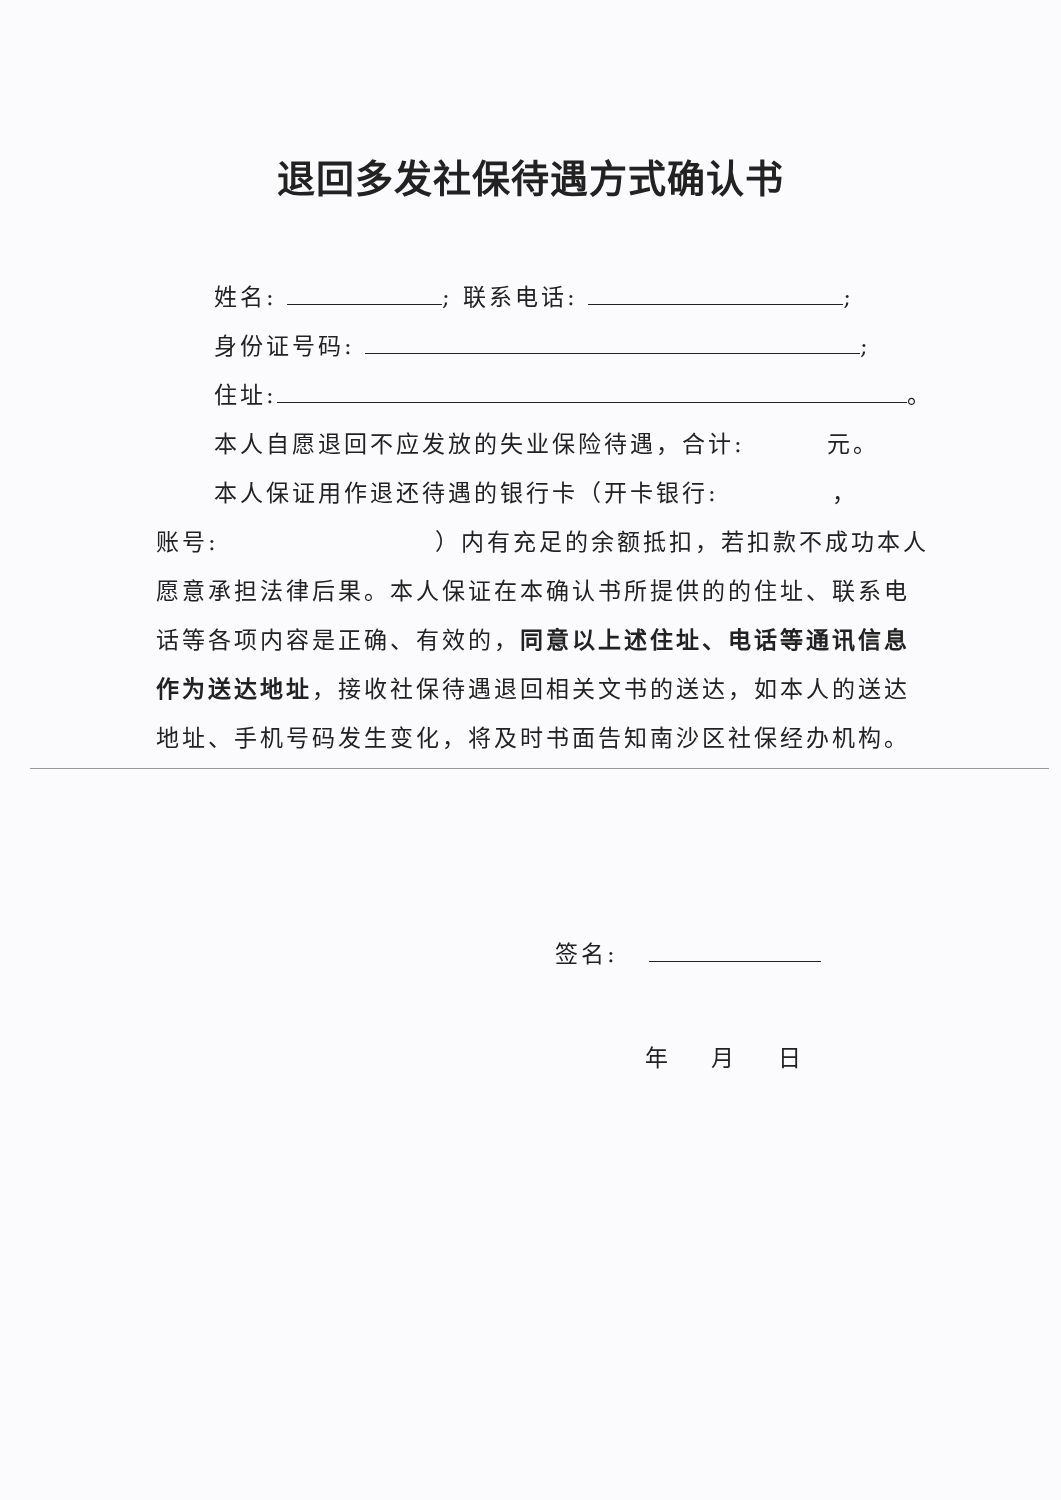退回多发社保待遇方式确认书
姓名: ; 联系电话: ;
身份证号码: ;
住址: 。
本人自愿退回不应发放的失业保险待遇，合计: 元。
本人保证用作退还待遇的银行卡（开卡银行: ，
账号: ）内有充足的余额抵扣，若扣款不成功本人愿意承担法律后果。本人保证在本确认书所提供的的住址、联系电话等各项内容是正确、有效的，同意以上述住址、电话等通讯信息作为送达地址，接收社保待遇退回相关文书的送达，如本人的送达地址、手机号码发生变化，将及时书面告知南沙区社保经办机构。
签名:
年 月 日